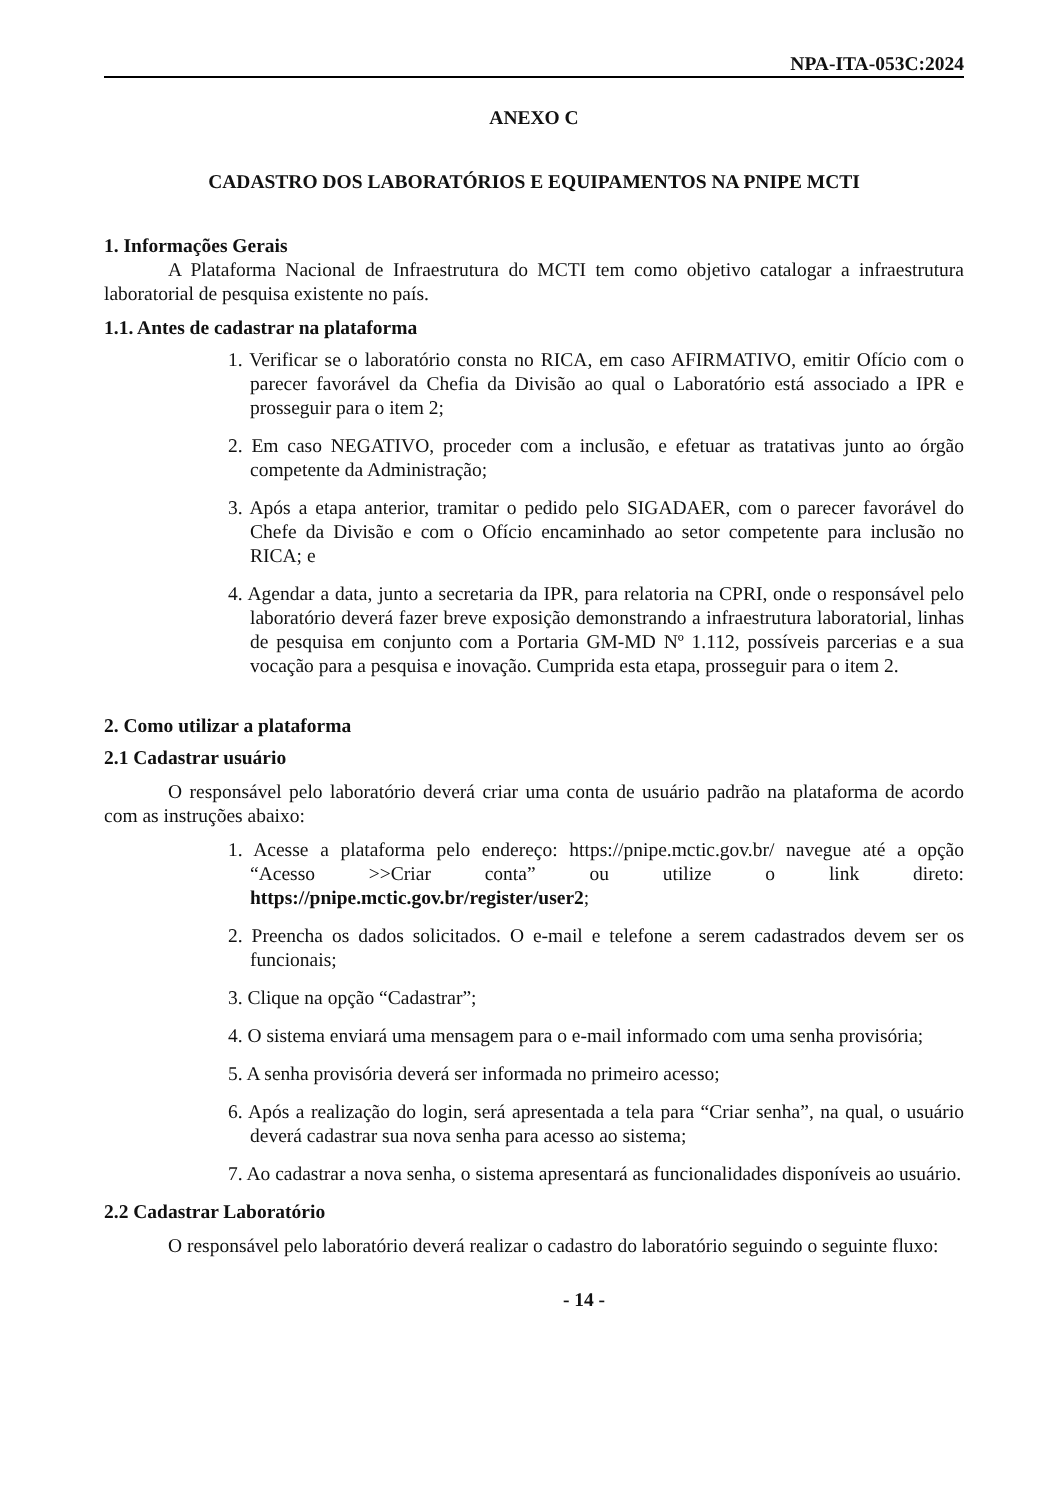NPA-ITA-053C:2024
ANEXO C
CADASTRO DOS LABORATÓRIOS E EQUIPAMENTOS NA PNIPE MCTI
1. Informações Gerais
A Plataforma Nacional de Infraestrutura do MCTI tem como objetivo catalogar a infraestrutura laboratorial de pesquisa existente no país.
1.1. Antes de cadastrar na plataforma
1. Verificar se o laboratório consta no RICA, em caso AFIRMATIVO, emitir Ofício com o parecer favorável da Chefia da Divisão ao qual o Laboratório está associado a IPR e prosseguir para o item 2;
2. Em caso NEGATIVO, proceder com a inclusão, e efetuar as tratativas junto ao órgão competente da Administração;
3. Após a etapa anterior, tramitar o pedido pelo SIGADAER, com o parecer favorável do Chefe da Divisão e com o Ofício encaminhado ao setor competente para inclusão no RICA; e
4. Agendar a data, junto a secretaria da IPR, para relatoria na CPRI, onde o responsável pelo laboratório deverá fazer breve exposição demonstrando a infraestrutura laboratorial, linhas de pesquisa em conjunto com a Portaria GM-MD Nº 1.112, possíveis parcerias e a sua vocação para a pesquisa e inovação. Cumprida esta etapa, prosseguir para o item 2.
2. Como utilizar a plataforma
2.1 Cadastrar usuário
O responsável pelo laboratório deverá criar uma conta de usuário padrão na plataforma de acordo com as instruções abaixo:
1. Acesse a plataforma pelo endereço: https://pnipe.mctic.gov.br/ navegue até a opção “Acesso >>Criar conta” ou utilize o link direto: https://pnipe.mctic.gov.br/register/user2;
2. Preencha os dados solicitados. O e-mail e telefone a serem cadastrados devem ser os funcionais;
3. Clique na opção “Cadastrar”;
4. O sistema enviará uma mensagem para o e-mail informado com uma senha provisória;
5. A senha provisória deverá ser informada no primeiro acesso;
6. Após a realização do login, será apresentada a tela para “Criar senha”, na qual, o usuário deverá cadastrar sua nova senha para acesso ao sistema;
7. Ao cadastrar a nova senha, o sistema apresentará as funcionalidades disponíveis ao usuário.
2.2 Cadastrar Laboratório
O responsável pelo laboratório deverá realizar o cadastro do laboratório seguindo o seguinte fluxo:
- 14 -